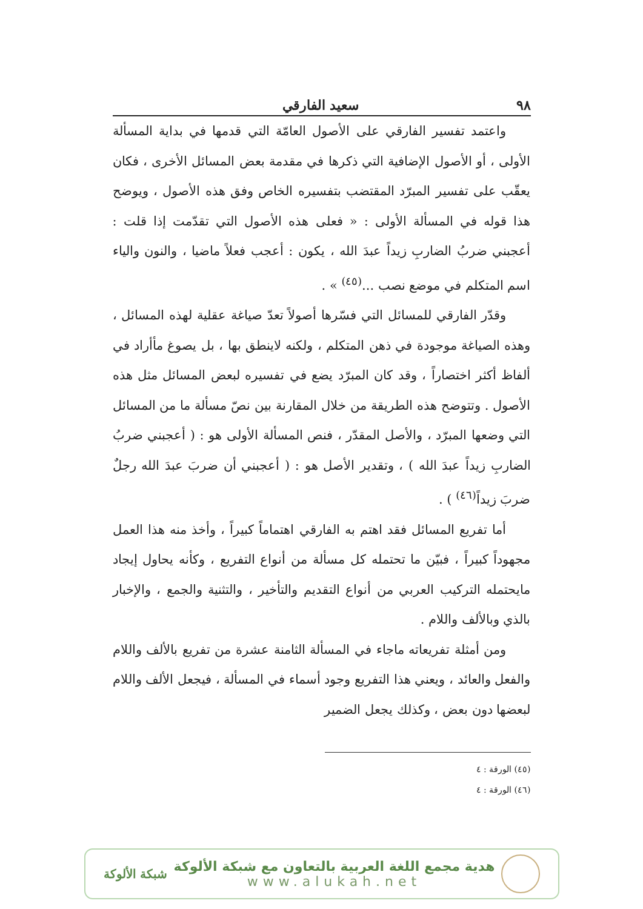٩٨ سعيد الفارقي
واعتمد تفسير الفارقي على الأصول العامّة التي قدمها في بداية المسألة الأولى ، أو الأصول الإضافية التي ذكرها في مقدمة بعض المسائل الأخرى ، فكان يعقّب على تفسير المبرّد المقتضب بتفسيره الخاص وفق هذه الأصول ، ويوضح هذا قوله في المسألة الأولى : « فعلى هذه الأصول التي تقدّمت إذا قلت : أعجبني ضربُ الضاربِ زيداً عبدَ الله ، يكون : أعجب فعلاً ماضيا ، والنون والياء اسم المتكلم في موضع نصب ...<sup>(٤٥)</sup> » .
وقدّر الفارقي للمسائل التي فسّرها أصولاً تعدّ صياغة عقلية لهذه المسائل ، وهذه الصياغة موجودة في ذهن المتكلم ، ولكنه لاينطق بها ، بل يصوغ مأأراد في ألفاظ أكثر اختصاراً ، وقد كان المبرّد يضع في تفسيره لبعض المسائل مثل هذه الأصول . وتتوضح هذه الطريقة من خلال المقارنة بين نصّ مسألة ما من المسائل التي وضعها المبرّد ، والأصل المقدّر ، فنص المسألة الأولى هو : ( أعجبني ضربُ الضاربِ زيداً عبدَ الله ) ، وتقدير الأصل هو : ( أعجبني أن ضربَ عبدَ الله رجلٌ ضربَ زيداً<sup>(٤٦)</sup> ) .
أما تفريع المسائل فقد اهتم به الفارقي اهتماماً كبيراً ، وأخذ منه هذا العمل مجهوداً كبيراً ، فبيّن ما تحتمله كل مسألة من أنواع التفريع ، وكأنه يحاول إيجاد مايحتمله التركيب العربي من أنواع التقديم والتأخير ، والتثنية والجمع ، والإخبار بالذي وبالألف واللام .
ومن أمثلة تفريعاته ماجاء في المسألة الثامنة عشرة من تفريع بالألف واللام والفعل والعائد ، ويعني هذا التفريع وجود أسماء في المسألة ، فيجعل الألف واللام لبعضها دون بعض ، وكذلك يجعل الضمير
(٤٥) الورقة : ٤
(٤٦) الورقة : ٤
هدية مجمع اللغة العربية بالتعاون مع شبكة الألوكة
www.alukah.net
شبكة الألوكة